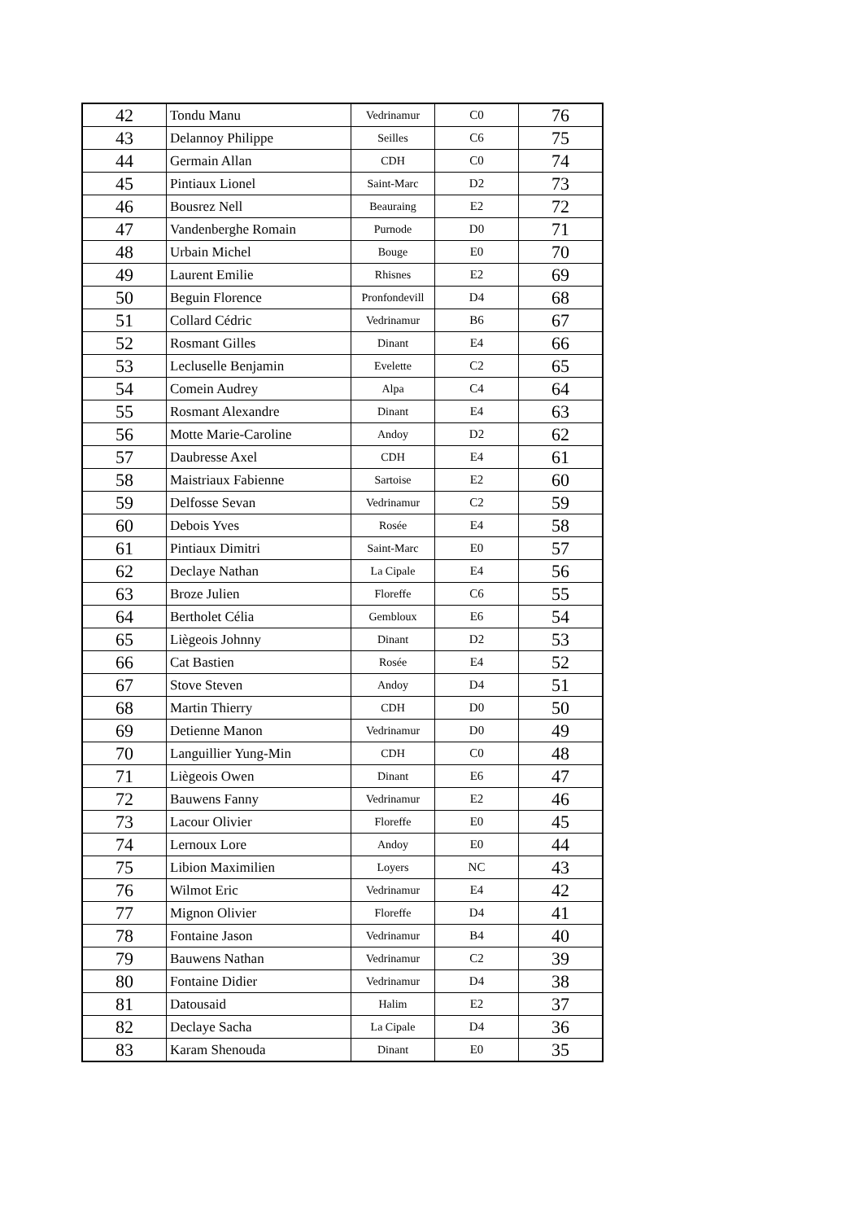| 42 | Tondu Manu | Vedrinamur | C0 | 76 |
| 43 | Delannoy Philippe | Seilles | C6 | 75 |
| 44 | Germain Allan | CDH | C0 | 74 |
| 45 | Pintiaux Lionel | Saint-Marc | D2 | 73 |
| 46 | Bousrez Nell | Beauraing | E2 | 72 |
| 47 | Vandenberghe Romain | Purnode | D0 | 71 |
| 48 | Urbain Michel | Bouge | E0 | 70 |
| 49 | Laurent Emilie | Rhisnes | E2 | 69 |
| 50 | Beguin Florence | Pronfondevill | D4 | 68 |
| 51 | Collard Cédric | Vedrinamur | B6 | 67 |
| 52 | Rosmant Gilles | Dinant | E4 | 66 |
| 53 | Lecluselle Benjamin | Evelette | C2 | 65 |
| 54 | Comein Audrey | Alpa | C4 | 64 |
| 55 | Rosmant Alexandre | Dinant | E4 | 63 |
| 56 | Motte Marie-Caroline | Andoy | D2 | 62 |
| 57 | Daubresse Axel | CDH | E4 | 61 |
| 58 | Maistriaux Fabienne | Sartoise | E2 | 60 |
| 59 | Delfosse Sevan | Vedrinamur | C2 | 59 |
| 60 | Debois Yves | Rosée | E4 | 58 |
| 61 | Pintiaux Dimitri | Saint-Marc | E0 | 57 |
| 62 | Declaye Nathan | La Cipale | E4 | 56 |
| 63 | Broze Julien | Floreffe | C6 | 55 |
| 64 | Bertholet Célia | Gembloux | E6 | 54 |
| 65 | Liègeois Johnny | Dinant | D2 | 53 |
| 66 | Cat Bastien | Rosée | E4 | 52 |
| 67 | Stove Steven | Andoy | D4 | 51 |
| 68 | Martin Thierry | CDH | D0 | 50 |
| 69 | Detienne Manon | Vedrinamur | D0 | 49 |
| 70 | Languillier Yung-Min | CDH | C0 | 48 |
| 71 | Liègeois Owen | Dinant | E6 | 47 |
| 72 | Bauwens Fanny | Vedrinamur | E2 | 46 |
| 73 | Lacour Olivier | Floreffe | E0 | 45 |
| 74 | Lernoux Lore | Andoy | E0 | 44 |
| 75 | Libion Maximilien | Loyers | NC | 43 |
| 76 | Wilmot Eric | Vedrinamur | E4 | 42 |
| 77 | Mignon Olivier | Floreffe | D4 | 41 |
| 78 | Fontaine Jason | Vedrinamur | B4 | 40 |
| 79 | Bauwens Nathan | Vedrinamur | C2 | 39 |
| 80 | Fontaine Didier | Vedrinamur | D4 | 38 |
| 81 | Datousaid | Halim | E2 | 37 |
| 82 | Declaye Sacha | La Cipale | D4 | 36 |
| 83 | Karam Shenouda | Dinant | E0 | 35 |